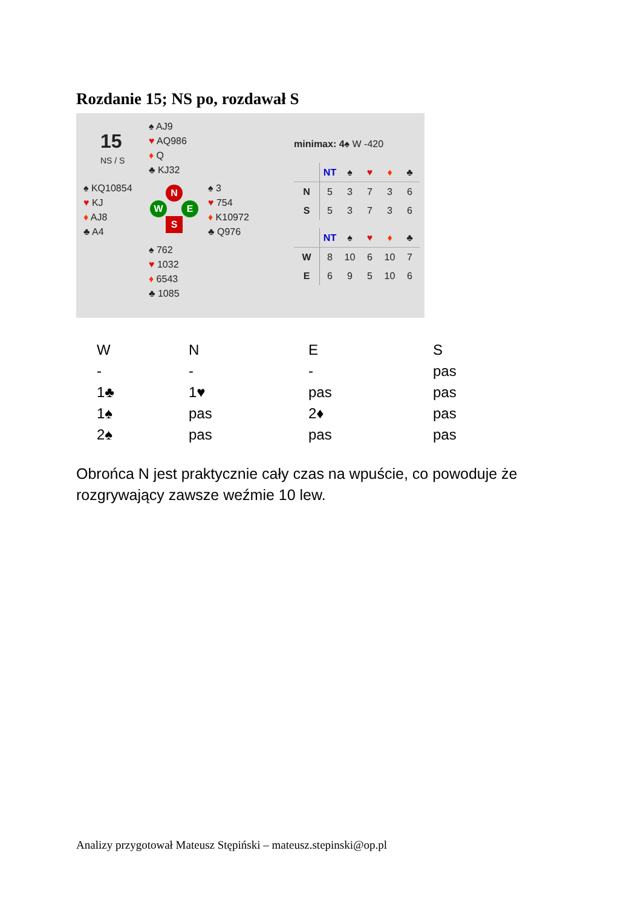Rozdanie 15; NS po, rozdawał S
15
NS / S
♠ AJ9
♥ AQ986
♦ Q
♣ KJ32
♠ KQ10854
♥ KJ
♦ AJ8
♣ A4
♠ 3
♥ 754
♦ K10972
♣ Q976
♠ 762
♥ 1032
♦ 6543
♣ 1085
N
W E
S
minimax: 4♠ W -420
| | NT | ♠ | ♥ | ♦ | ♣ |
| --- | --- | --- | --- | --- | --- |
| N | 5 | 3 | 7 | 3 | 6 |
| S | 5 | 3 | 7 | 3 | 6 |
| | NT | ♠ | ♥ | ♦ | ♣ |
| --- | --- | --- | --- | --- | --- |
| W | 8 | 10 | 6 | 10 | 7 |
| E | 6 | 9 | 5 | 10 | 6 |
| W | N | E | S |
| - | - | - | pas |
| 1♣ | 1♥ | pas | pas |
| 1♠ | pas | 2♦ | pas |
| 2♠ | pas | pas | pas |
Obrońca N jest praktycznie cały czas na wpuście, co powoduje że rozgrywający zawsze weźmie 10 lew.
Analizy przygotował Mateusz Stępiński – mateusz.stepinski@op.pl